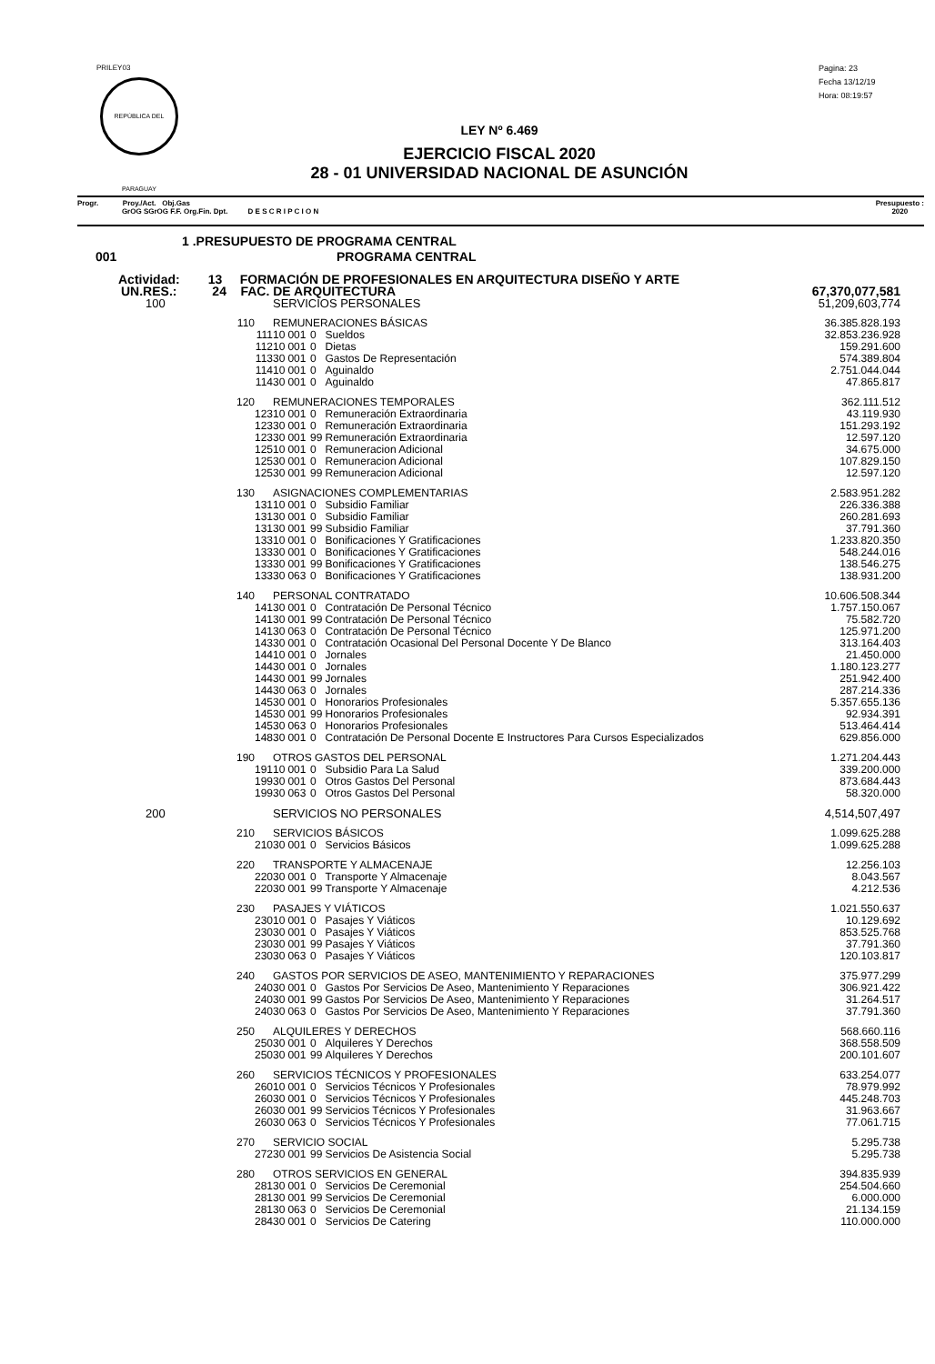PRILEY03
REPÚBLICA DEL PARAGUAY
Pagina: 23
Fecha 13/12/19
Hora: 08:19:57
LEY Nº 6.469
EJERCICIO FISCAL 2020
28 - 01 UNIVERSIDAD NACIONAL DE ASUNCIÓN
Progr. Proy./Act. Obj.Gas
GrOG SGrOG F.F. Org.Fin. Dpt. D E S C R I P C I O N
Presupuesto :
2020
| 1 .PRESUPUESTO DE PROGRAMA CENTRAL | | | | | |
| 001 | PROGRAMA CENTRAL | | | | |
| Actividad: 13 FORMACIÓN DE PROFESIONALES EN ARQUITECTURA DISEÑO Y ARTE | | | | | |
| UN.RES.: 24 FAC. DE ARQUITECTURA | | | | | 67,370,077,581 |
| 100 | SERVICIOS PERSONALES | | | | 51,209,603,774 |
| 110 | REMUNERACIONES BÁSICAS | | | | 36.385.828.193 |
| 111 | 10 | 001 | 0 | Sueldos | 32.853.236.928 |
| 112 | 10 | 001 | 0 | Dietas | 159.291.600 |
| 113 | 30 | 001 | 0 | Gastos De Representación | 574.389.804 |
| 114 | 10 | 001 | 0 | Aguinaldo | 2.751.044.044 |
| 114 | 30 | 001 | 0 | Aguinaldo | 47.865.817 |
| 120 | REMUNERACIONES TEMPORALES | | | | 362.111.512 |
| 123 | 10 | 001 | 0 | Remuneración Extraordinaria | 43.119.930 |
| 123 | 30 | 001 | 0 | Remuneración Extraordinaria | 151.293.192 |
| 123 | 30 | 001 | 99 | Remuneración Extraordinaria | 12.597.120 |
| 125 | 10 | 001 | 0 | Remuneracion Adicional | 34.675.000 |
| 125 | 30 | 001 | 0 | Remuneracion Adicional | 107.829.150 |
| 125 | 30 | 001 | 99 | Remuneracion Adicional | 12.597.120 |
| 130 | ASIGNACIONES COMPLEMENTARIAS | | | | 2.583.951.282 |
| 131 | 10 | 001 | 0 | Subsidio Familiar | 226.336.388 |
| 131 | 30 | 001 | 0 | Subsidio Familiar | 260.281.693 |
| 131 | 30 | 001 | 99 | Subsidio Familiar | 37.791.360 |
| 133 | 10 | 001 | 0 | Bonificaciones Y Gratificaciones | 1.233.820.350 |
| 133 | 30 | 001 | 0 | Bonificaciones Y Gratificaciones | 548.244.016 |
| 133 | 30 | 001 | 99 | Bonificaciones Y Gratificaciones | 138.546.275 |
| 133 | 30 | 063 | 0 | Bonificaciones Y Gratificaciones | 138.931.200 |
| 140 | PERSONAL CONTRATADO | | | | 10.606.508.344 |
| 141 | 30 | 001 | 0 | Contratación De Personal Técnico | 1.757.150.067 |
| 141 | 30 | 001 | 99 | Contratación De Personal Técnico | 75.582.720 |
| 141 | 30 | 063 | 0 | Contratación De Personal Técnico | 125.971.200 |
| 143 | 30 | 001 | 0 | Contratación Ocasional Del Personal Docente Y De Blanco | 313.164.403 |
| 144 | 10 | 001 | 0 | Jornales | 21.450.000 |
| 144 | 30 | 001 | 0 | Jornales | 1.180.123.277 |
| 144 | 30 | 001 | 99 | Jornales | 251.942.400 |
| 144 | 30 | 063 | 0 | Jornales | 287.214.336 |
| 145 | 30 | 001 | 0 | Honorarios Profesionales | 5.357.655.136 |
| 145 | 30 | 001 | 99 | Honorarios Profesionales | 92.934.391 |
| 145 | 30 | 063 | 0 | Honorarios Profesionales | 513.464.414 |
| 148 | 30 | 001 | 0 | Contratación De Personal Docente E Instructores Para Cursos Especializados | 629.856.000 |
| 190 | OTROS GASTOS DEL PERSONAL | | | | 1.271.204.443 |
| 191 | 10 | 001 | 0 | Subsidio Para La Salud | 339.200.000 |
| 199 | 30 | 001 | 0 | Otros Gastos Del Personal | 873.684.443 |
| 199 | 30 | 063 | 0 | Otros Gastos Del Personal | 58.320.000 |
| 200 | SERVICIOS NO PERSONALES | | | | 4,514,507,497 |
| 210 | SERVICIOS BÁSICOS | | | | 1.099.625.288 |
| 210 | 30 | 001 | 0 | Servicios Básicos | 1.099.625.288 |
| 220 | TRANSPORTE Y ALMACENAJE | | | | 12.256.103 |
| 220 | 30 | 001 | 0 | Transporte Y Almacenaje | 8.043.567 |
| 220 | 30 | 001 | 99 | Transporte Y Almacenaje | 4.212.536 |
| 230 | PASAJES Y VIÁTICOS | | | | 1.021.550.637 |
| 230 | 10 | 001 | 0 | Pasajes Y Viáticos | 10.129.692 |
| 230 | 30 | 001 | 0 | Pasajes Y Viáticos | 853.525.768 |
| 230 | 30 | 001 | 99 | Pasajes Y Viáticos | 37.791.360 |
| 230 | 30 | 063 | 0 | Pasajes Y Viáticos | 120.103.817 |
| 240 | GASTOS POR SERVICIOS DE ASEO, MANTENIMIENTO Y REPARACIONES | | | | 375.977.299 |
| 240 | 30 | 001 | 0 | Gastos Por Servicios De Aseo, Mantenimiento Y Reparaciones | 306.921.422 |
| 240 | 30 | 001 | 99 | Gastos Por Servicios De Aseo, Mantenimiento Y Reparaciones | 31.264.517 |
| 240 | 30 | 063 | 0 | Gastos Por Servicios De Aseo, Mantenimiento Y Reparaciones | 37.791.360 |
| 250 | ALQUILERES Y DERECHOS | | | | 568.660.116 |
| 250 | 30 | 001 | 0 | Alquileres Y Derechos | 368.558.509 |
| 250 | 30 | 001 | 99 | Alquileres Y Derechos | 200.101.607 |
| 260 | SERVICIOS TÉCNICOS Y PROFESIONALES | | | | 633.254.077 |
| 260 | 10 | 001 | 0 | Servicios Técnicos Y Profesionales | 78.979.992 |
| 260 | 30 | 001 | 0 | Servicios Técnicos Y Profesionales | 445.248.703 |
| 260 | 30 | 001 | 99 | Servicios Técnicos Y Profesionales | 31.963.667 |
| 260 | 30 | 063 | 0 | Servicios Técnicos Y Profesionales | 77.061.715 |
| 270 | SERVICIO SOCIAL | | | | 5.295.738 |
| 272 | 30 | 001 | 99 | Servicios De Asistencia Social | 5.295.738 |
| 280 | OTROS SERVICIOS EN GENERAL | | | | 394.835.939 |
| 281 | 30 | 001 | 0 | Servicios De Ceremonial | 254.504.660 |
| 281 | 30 | 001 | 99 | Servicios De Ceremonial | 6.000.000 |
| 281 | 30 | 063 | 0 | Servicios De Ceremonial | 21.134.159 |
| 284 | 30 | 001 | 0 | Servicios De Catering | 110.000.000 |